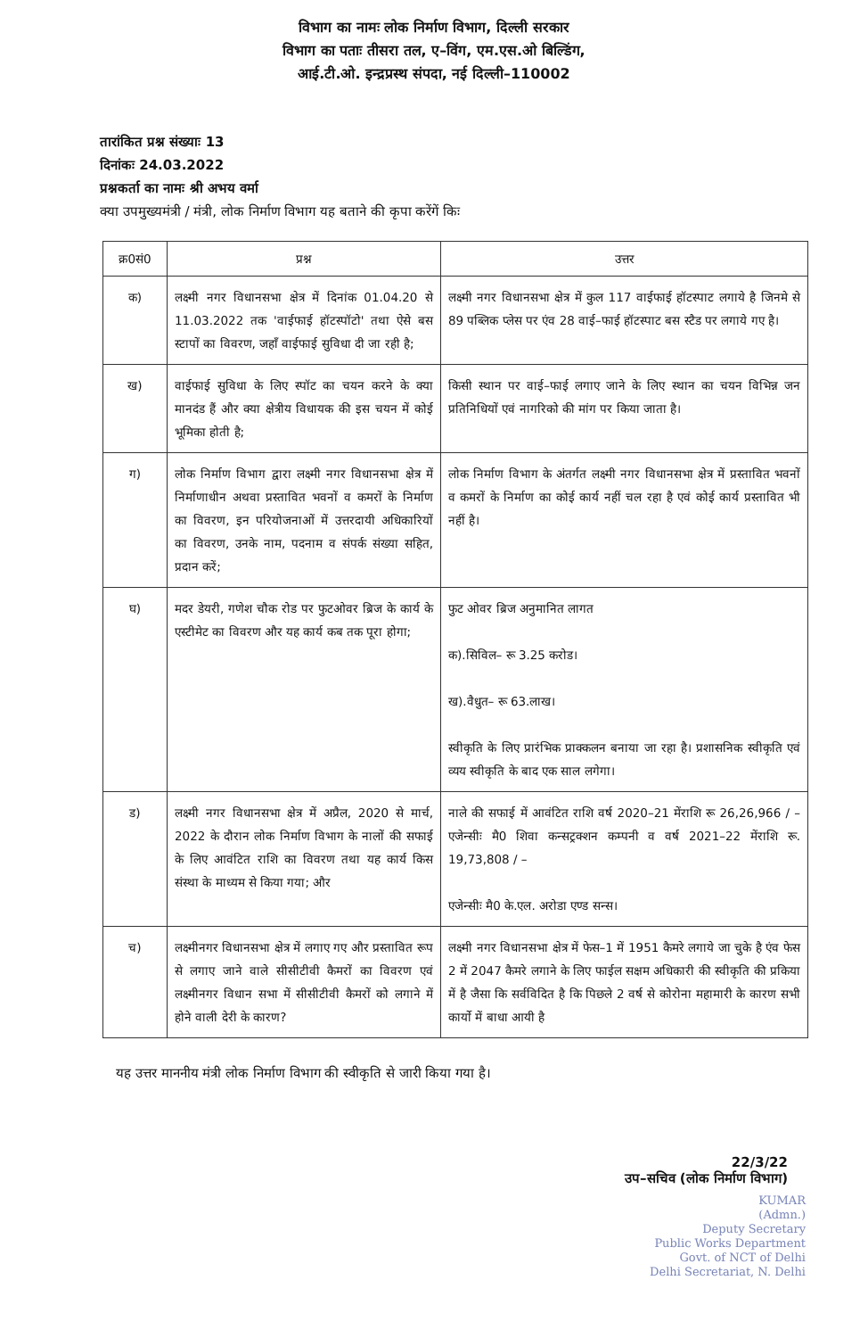विभाग का नामः लोक निर्माण विभाग, दिल्ली सरकार
विभाग का पताः तीसरा तल, ए–विंग, एम.एस.ओ बिल्डिंग,
आई.टी.ओ. इन्द्रप्रस्थ संपदा, नई दिल्ली–110002
तारांकित प्रश्न संख्याः 13
दिनांकः 24.03.2022
प्रश्नकर्ता का नामः श्री अभय वर्मा
क्या उपमुख्यमंत्री / मंत्री, लोक निर्माण विभाग यह बताने की कृपा करेंगें किः
| क्र0सं0 | प्रश्न | उत्तर |
| --- | --- | --- |
| क) | लक्ष्मी नगर विधानसभा क्षेत्र में दिनांक 01.04.20 से 11.03.2022 तक 'वाईफाई हॉटस्पॉटो' तथा ऐसे बस स्टापों का विवरण, जहाँ वाईफाई सुविधा दी जा रही है; | लक्ष्मी नगर विधानसभा क्षेत्र में कुल 117 वाईफाई हॉटस्पाट लगाये है जिनमे से 89 पब्लिक प्लेस पर एंव 28 वाई–फाई हॉटस्पाट बस स्टैड पर लगाये गए है। |
| ख) | वाईफाई सुविधा के लिए स्पॉट का चयन करने के क्या मानदंड हैं और क्या क्षेत्रीय विधायक की इस चयन में कोई भूमिका होती है; | किसी स्थान पर वाई–फाई लगाए जाने के लिए स्थान का चयन विभिन्न जन प्रतिनिधियों एवं नागरिको की मांग पर किया जाता है। |
| ग) | लोक निर्माण विभाग द्वारा लक्ष्मी नगर विधानसभा क्षेत्र में निर्माणाधीन अथवा प्रस्तावित भवनों व कमरों के निर्माण का विवरण, इन परियोजनाओं में उत्तरदायी अधिकारियों का विवरण, उनके नाम, पदनाम व संपर्क संख्या सहित, प्रदान करें; | लोक निर्माण विभाग के अंतर्गत लक्ष्मी नगर विधानसभा क्षेत्र में प्रस्तावित भवनों व कमरों के निर्माण का कोई कार्य नहीं चल रहा है एवं कोई कार्य प्रस्तावित भी नहीं है। |
| घ) | मदर डेयरी, गणेश चौक रोड पर फुटओवर ब्रिज के कार्य के एस्टीमेट का विवरण और यह कार्य कब तक पूरा होगा; | फुट ओवर ब्रिज अनुमानित लागत क).सिविल– रू 3.25 करोड। ख).वैधुत– रू 63.लाख। स्वीकृति के लिए प्रारंभिक प्राक्कलन बनाया जा रहा है। प्रशासनिक स्वीकृति एवं व्यय स्वीकृति के बाद एक साल लगेगा। |
| ड) | लक्ष्मी नगर विधानसभा क्षेत्र में अप्रैल, 2020 से मार्च, 2022 के दौरान लोक निर्माण विभाग के नालों की सफाई के लिए आवंटित राशि का विवरण तथा यह कार्य किस संस्था के माध्यम से किया गया; और | नाले की सफाई में आवंटित राशि वर्ष 2020–21 मेंराशि रू 26,26,966 / – एजेन्सीः मै0 शिवा कन्सट्रक्शन कम्पनी व वर्ष 2021–22 मेंराशि रू. 19,73,808 / – एजेन्सीः मै0 के.एल. अरोडा एण्ड सन्स। |
| च) | लक्ष्मीनगर विधानसभा क्षेत्र में लगाए गए और प्रस्तावित रूप से लगाए जाने वाले सीसीटीवी कैमरों का विवरण एवं लक्ष्मीनगर विधान सभा में सीसीटीवी कैमरों को लगाने में होने वाली देरी के कारण? | लक्ष्मी नगर विधानसभा क्षेत्र में फेस–1 में 1951 कैमरे लगाये जा चुके है एंव फेस 2 में 2047 कैमरे लगाने के लिए फाईल सक्षम अधिकारी की स्वीकृति की प्रकिया में है जैसा कि सर्वविदित है कि पिछले 2 वर्ष से कोरोना महामारी के कारण सभी कार्यो में बाधा आयी है |
यह उत्तर माननीय मंत्री लोक निर्माण विभाग की स्वीकृति से जारी किया गया है।
22/3/22
उप–सचिव (लोक निर्माण विभाग)
KUMAR
(Admn.)
Deputy Secretary
Public Works Department
Govt. of NCT of Delhi
Delhi Secretariat, N. Delhi